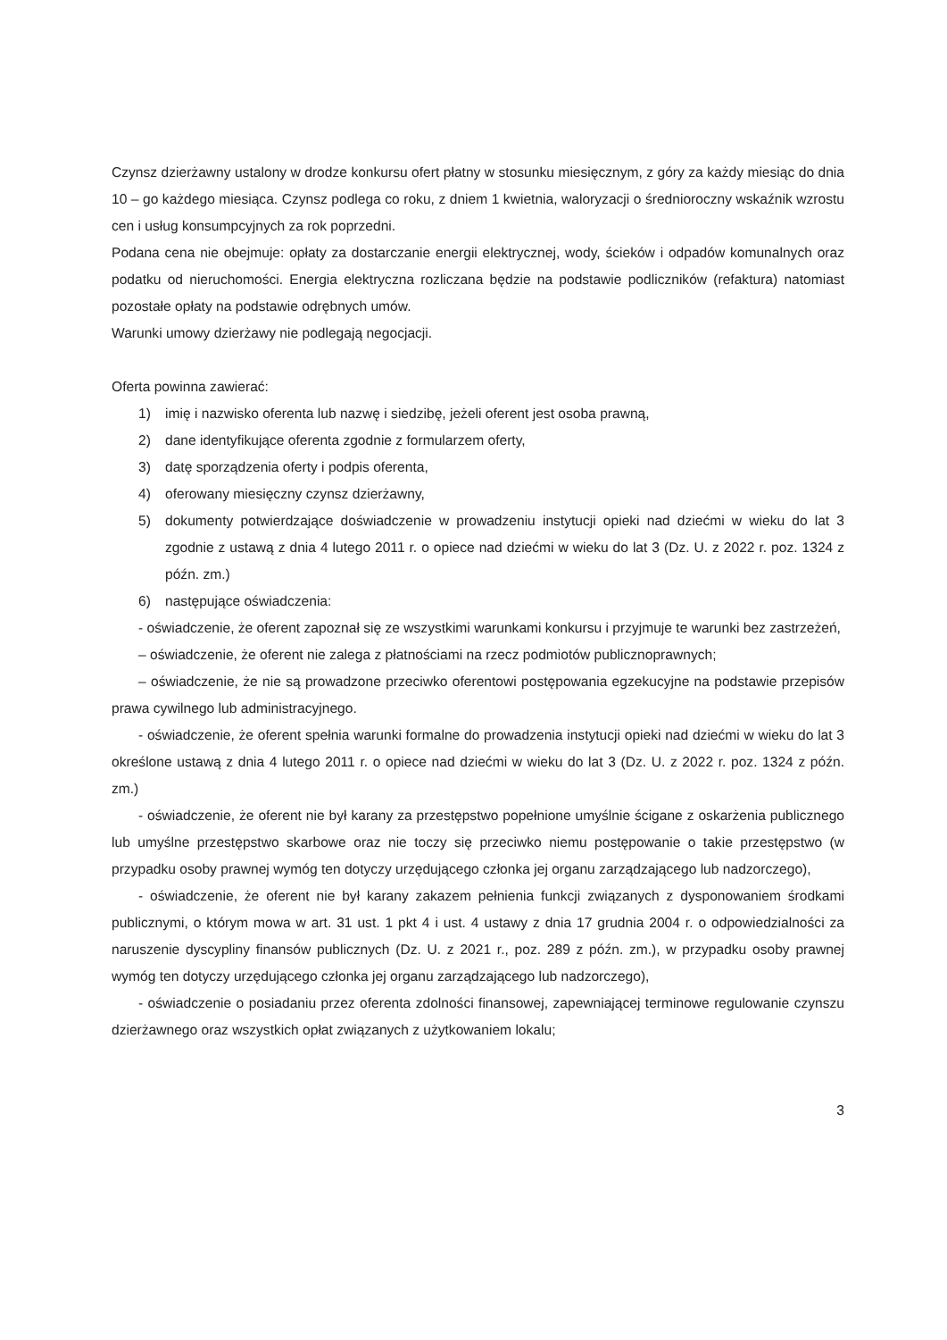Czynsz dzierżawny ustalony w drodze konkursu ofert płatny w stosunku miesięcznym, z góry za każdy miesiąc do dnia 10 – go każdego miesiąca. Czynsz podlega co roku, z dniem 1 kwietnia, waloryzacji o średnioroczny wskaźnik wzrostu cen i usług konsumpcyjnych za rok poprzedni.
Podana cena nie obejmuje: opłaty za dostarczanie energii elektrycznej, wody, ścieków i odpadów komunalnych oraz podatku od nieruchomości. Energia elektryczna rozliczana będzie na podstawie podliczników (refaktura) natomiast pozostałe opłaty na podstawie odrębnych umów.
Warunki umowy dzierżawy nie podlegają negocjacji.
Oferta powinna zawierać:
1) imię i nazwisko oferenta lub nazwę i siedzibę, jeżeli oferent jest osoba prawną,
2) dane identyfikujące oferenta zgodnie z formularzem oferty,
3) datę sporządzenia oferty i podpis oferenta,
4) oferowany miesięczny czynsz dzierżawny,
5) dokumenty potwierdzające doświadczenie w prowadzeniu instytucji opieki nad dziećmi w wieku do lat 3 zgodnie z ustawą z dnia 4 lutego 2011 r. o opiece nad dziećmi w wieku do lat 3 (Dz. U. z 2022 r. poz. 1324 z późn. zm.)
6) następujące oświadczenia:
- oświadczenie, że oferent zapoznał się ze wszystkimi warunkami konkursu i przyjmuje te warunki bez zastrzeżeń,
– oświadczenie, że oferent nie zalega z płatnościami na rzecz podmiotów publicznoprawnych;
– oświadczenie, że nie są prowadzone przeciwko oferentowi postępowania egzekucyjne na podstawie przepisów prawa cywilnego lub administracyjnego.
- oświadczenie, że oferent spełnia warunki formalne do prowadzenia instytucji opieki nad dziećmi w wieku do lat 3 określone ustawą z dnia 4 lutego 2011 r. o opiece nad dziećmi w wieku do lat 3 (Dz. U. z 2022 r. poz. 1324 z późn. zm.)
- oświadczenie, że oferent nie był karany za przestępstwo popełnione umyślnie ścigane z oskarżenia publicznego lub umyślne przestępstwo skarbowe oraz nie toczy się przeciwko niemu postępowanie o takie przestępstwo (w przypadku osoby prawnej wymóg ten dotyczy urzędującego członka jej organu zarządzającego lub nadzorczego),
- oświadczenie, że oferent nie był karany zakazem pełnienia funkcji związanych z dysponowaniem środkami publicznymi, o którym mowa w art. 31 ust. 1 pkt 4 i ust. 4 ustawy z dnia 17 grudnia 2004 r. o odpowiedzialności za naruszenie dyscypliny finansów publicznych (Dz. U. z 2021 r., poz. 289 z późn. zm.), w przypadku osoby prawnej wymóg ten dotyczy urzędującego członka jej organu zarządzającego lub nadzorczego),
- oświadczenie o posiadaniu przez oferenta zdolności finansowej, zapewniającej terminowe regulowanie czynszu dzierżawnego oraz wszystkich opłat związanych z użytkowaniem lokalu;
3